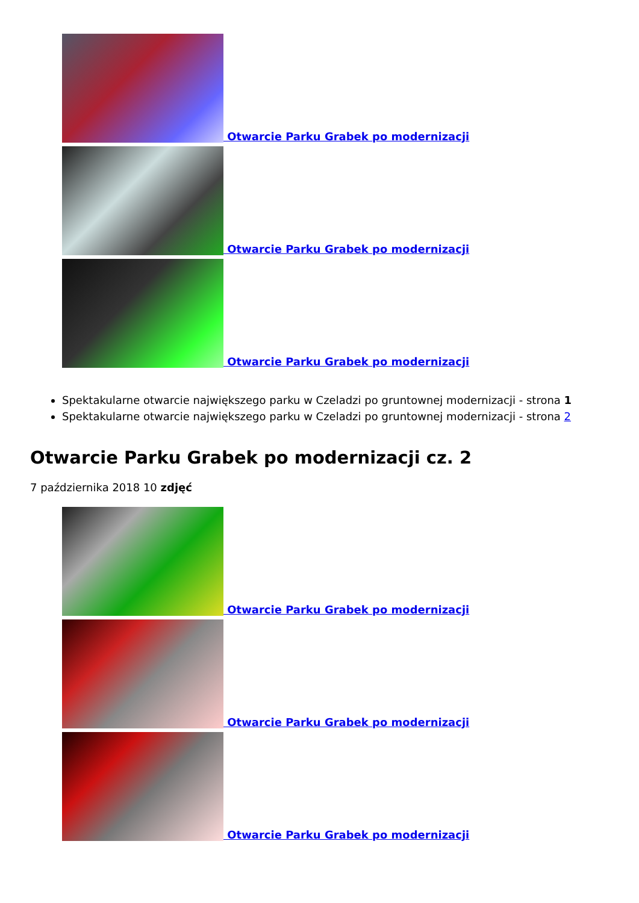Otwarcie Parku Grabek po modernizacji
Otwarcie Parku Grabek po modernizacji
Otwarcie Parku Grabek po modernizacji
Spektakularne otwarcie największego parku w Czeladzi po gruntownej modernizacji - strona 1
Spektakularne otwarcie największego parku w Czeladzi po gruntownej modernizacji - strona 2
Otwarcie Parku Grabek po modernizacji cz. 2
7 października 2018 10 zdjęć
Otwarcie Parku Grabek po modernizacji
Otwarcie Parku Grabek po modernizacji
Otwarcie Parku Grabek po modernizacji